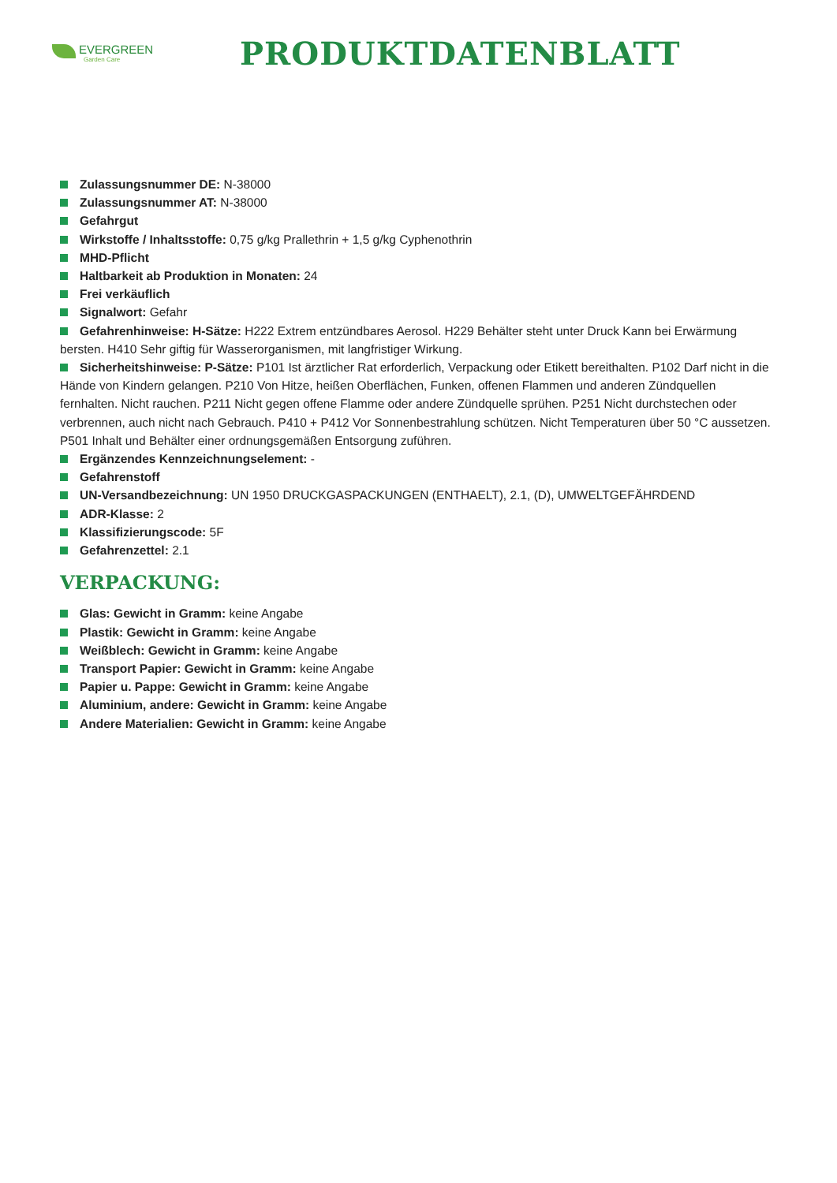EVERGREEN
Garden Care
PRODUKTDATENBLATT
Zulassungsnummer DE: N-38000
Zulassungsnummer AT: N-38000
Gefahrgut
Wirkstoffe / Inhaltsstoffe: 0,75 g/kg Prallethrin + 1,5 g/kg Cyphenothrin
MHD-Pflicht
Haltbarkeit ab Produktion in Monaten: 24
Frei verkäuflich
Signalwort: Gefahr
Gefahrenhinweise: H-Sätze: H222 Extrem entzündbares Aerosol. H229 Behälter steht unter Druck Kann bei Erwärmung bersten. H410 Sehr giftig für Wasserorganismen, mit langfristiger Wirkung.
Sicherheitshinweise: P-Sätze: P101 Ist ärztlicher Rat erforderlich, Verpackung oder Etikett bereithalten. P102 Darf nicht in die Hände von Kindern gelangen. P210 Von Hitze, heißen Oberflächen, Funken, offenen Flammen und anderen Zündquellen fernhalten. Nicht rauchen. P211 Nicht gegen offene Flamme oder andere Zündquelle sprühen. P251 Nicht durchstechen oder verbrennen, auch nicht nach Gebrauch. P410 + P412 Vor Sonnenbestrahlung schützen. Nicht Temperaturen über 50 °C aussetzen. P501 Inhalt und Behälter einer ordnungsgemäßen Entsorgung zuführen.
Ergänzendes Kennzeichnungselement: -
Gefahrenstoff
UN-Versandbezeichnung: UN 1950 DRUCKGASPACKUNGEN (ENTHAELT), 2.1, (D), UMWELTGEFÄHRDEND
ADR-Klasse: 2
Klassifizierungscode: 5F
Gefahrenzettel: 2.1
VERPACKUNG:
Glas: Gewicht in Gramm: keine Angabe
Plastik: Gewicht in Gramm: keine Angabe
Weißblech: Gewicht in Gramm: keine Angabe
Transport Papier: Gewicht in Gramm: keine Angabe
Papier u. Pappe: Gewicht in Gramm: keine Angabe
Aluminium, andere: Gewicht in Gramm: keine Angabe
Andere Materialien: Gewicht in Gramm: keine Angabe